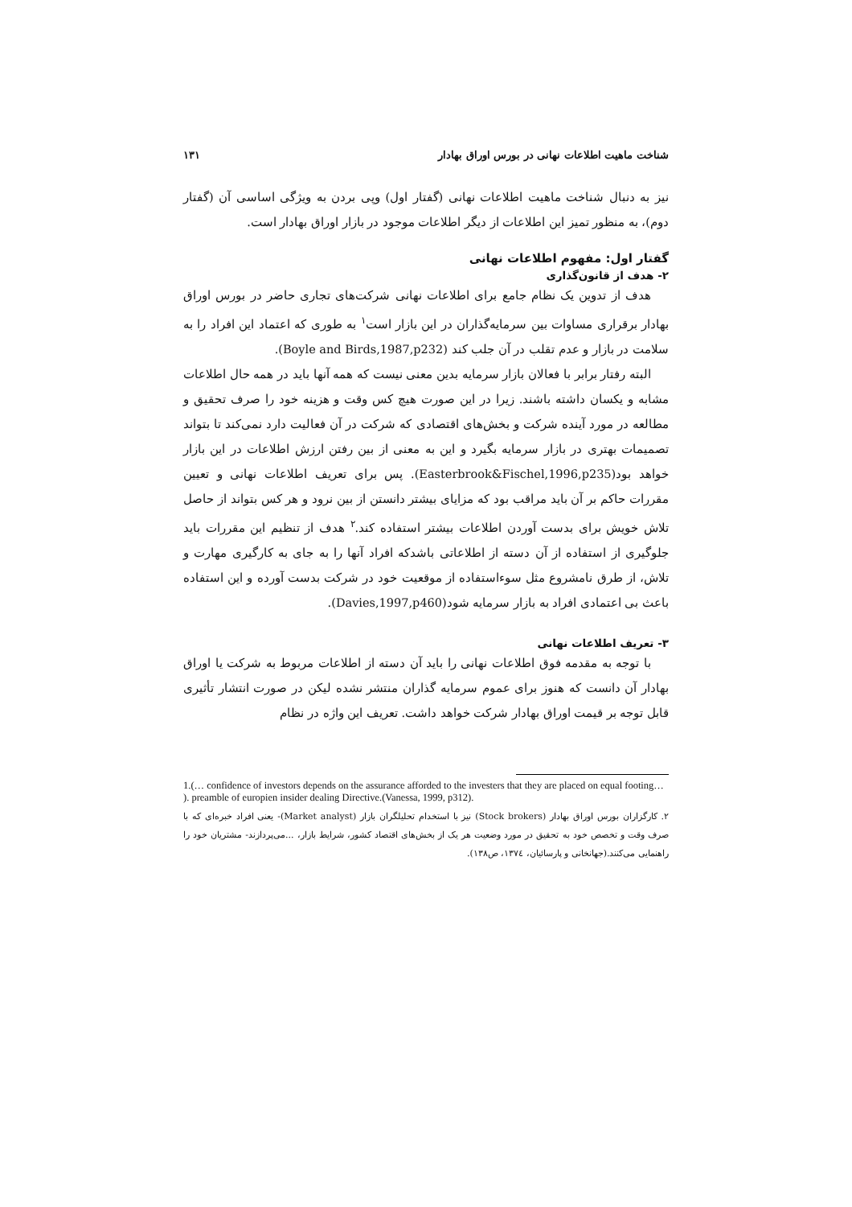شناخت ماهیت اطلاعات نهانی در بورس اوراق بهادار ۱۳۱
نیز به دنبال شناخت ماهیت اطلاعات نهانی (گفتار اول) وپی بردن به ویژگی اساسی آن (گفتار دوم)، به منظور تمیز این اطلاعات از دیگر اطلاعات موجود در بازار اوراق بهادار است.
گفتار اول: مفهوم اطلاعات نهانی
۲- هدف از قانون‌گذاری
هدف از تدوین یک نظام جامع برای اطلاعات نهانی شرکت‌های تجاری حاضر در بورس اوراق بهادار برقراری مساوات بین سرمایه‌گذاران در این بازار است<sup>۱</sup> به طوری که اعتماد این افراد را به سلامت در بازار و عدم تقلب در آن جلب کند (Boyle and Birds,1987,p232).
البته رفتار برابر با فعالان بازار سرمایه بدین معنی نیست که همه آنها باید در همه حال اطلاعات مشابه و یکسان داشته باشند. زیرا در این صورت هیچ کس وقت و هزینه خود را صرف تحقیق و مطالعه در مورد آینده شرکت و بخش‌های اقتصادی که شرکت در آن فعالیت دارد نمی‌کند تا بتواند تصمیمات بهتری در بازار سرمایه بگیرد و این به معنی از بین رفتن ارزش اطلاعات در این بازار خواهد بود(Easterbrook&Fischel,1996,p235). پس برای تعریف اطلاعات نهانی و تعیین مقررات حاکم بر آن باید مراقب بود که مزایای بیشتر دانستن از بین نرود و هر کس بتواند از حاصل تلاش خویش برای بدست آوردن اطلاعات بیشتر استفاده کند.<sup>۲</sup> هدف از تنظیم این مقررات باید جلوگیری از استفاده از آن دسته از اطلاعاتی باشدکه افراد آنها را به جای به کارگیری مهارت و تلاش، از طرق نامشروع مثل سوءاستفاده از موقعیت خود در شرکت بدست آورده و این استفاده باعث بی اعتمادی افراد به بازار سرمایه شود(Davies,1997,p460).
۳- تعریف اطلاعات نهانی
با توجه به مقدمه فوق اطلاعات نهانی را باید آن دسته از اطلاعات مربوط به شرکت یا اوراق بهادار آن دانست که هنوز برای عموم سرمایه گذاران منتشر نشده لیکن در صورت انتشار تأثیری قابل توجه بر قیمت اوراق بهادار شرکت خواهد داشت. تعریف این واژه در نظام
1.(… confidence of investors depends on the assurance afforded to the investers that they are placed on equal footing… ). preamble of europien insider dealing Directive.(Vanessa, 1999, p312).
۲. کارگزاران بورس اوراق بهادار (Stock brokers) نیز با استخدام تحلیلگران بازار (Market analyst)- یعنی افراد خبره‌ای که با صرف وقت و تخصص خود به تحقیق در مورد وضعیت هر یک از بخش‌های اقتصاد کشور، شرایط بازار، ...می‌پردازند- مشتریان خود را راهنمایی می‌کنند.(جهانخانی و پارسائیان، ۱۳۷٤، ص۱۳۸).